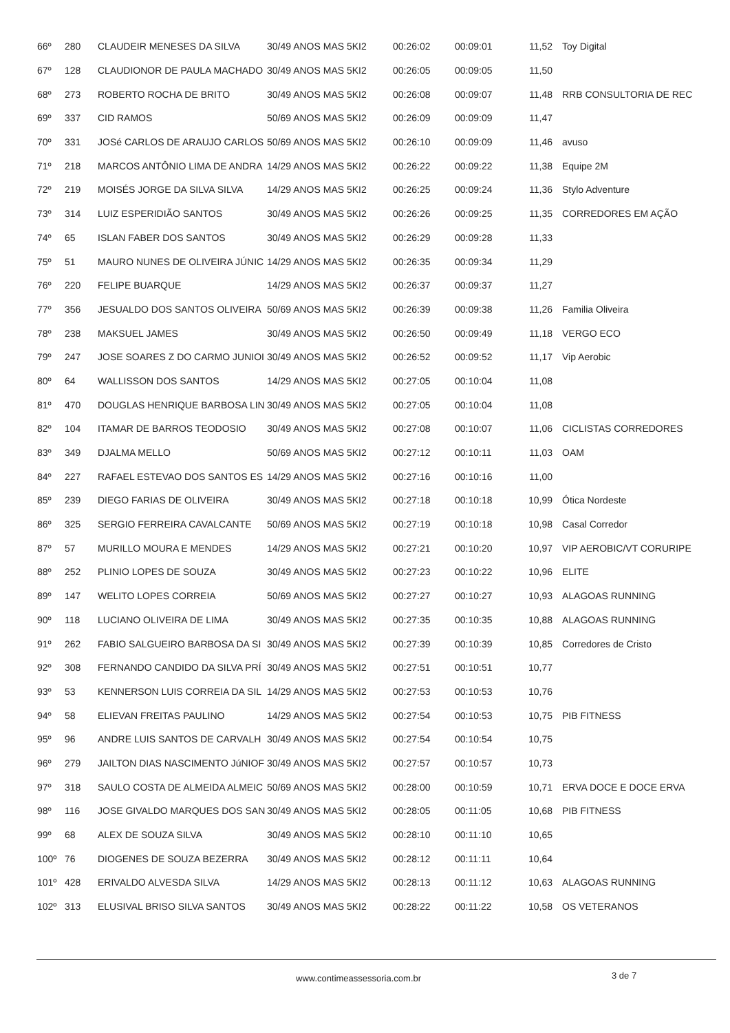| 66º | 280 | CLAUDEIR MENESES DA SILVA | 30/49 ANOS MAS 5KI2 | 00:26:02 | 00:09:01 | 11,52 | Toy Digital |
| 67º | 128 | CLAUDIONOR DE PAULA MACHADO | 30/49 ANOS MAS 5KI2 | 00:26:05 | 00:09:05 | 11,50 | |
| 68º | 273 | ROBERTO ROCHA DE BRITO | 30/49 ANOS MAS 5KI2 | 00:26:08 | 00:09:07 | 11,48 | RRB CONSULTORIA DE REC |
| 69º | 337 | CID RAMOS | 50/69 ANOS MAS 5KI2 | 00:26:09 | 00:09:09 | 11,47 | |
| 70º | 331 | JOSé CARLOS DE ARAUJO CARLOS | 50/69 ANOS MAS 5KI2 | 00:26:10 | 00:09:09 | 11,46 | avuso |
| 71º | 218 | MARCOS ANTÔNIO LIMA DE ANDRA | 14/29 ANOS MAS 5KI2 | 00:26:22 | 00:09:22 | 11,38 | Equipe 2M |
| 72º | 219 | MOISÉS JORGE DA SILVA SILVA | 14/29 ANOS MAS 5KI2 | 00:26:25 | 00:09:24 | 11,36 | Stylo Adventure |
| 73º | 314 | LUIZ ESPERIDIÃO SANTOS | 30/49 ANOS MAS 5KI2 | 00:26:26 | 00:09:25 | 11,35 | CORREDORES EM AÇÃO |
| 74º | 65 | ISLAN FABER DOS SANTOS | 30/49 ANOS MAS 5KI2 | 00:26:29 | 00:09:28 | 11,33 | |
| 75º | 51 | MAURO NUNES DE OLIVEIRA JÚNIC | 14/29 ANOS MAS 5KI2 | 00:26:35 | 00:09:34 | 11,29 | |
| 76º | 220 | FELIPE BUARQUE | 14/29 ANOS MAS 5KI2 | 00:26:37 | 00:09:37 | 11,27 | |
| 77º | 356 | JESUALDO DOS SANTOS OLIVEIRA | 50/69 ANOS MAS 5KI2 | 00:26:39 | 00:09:38 | 11,26 | Familia Oliveira |
| 78º | 238 | MAKSUEL JAMES | 30/49 ANOS MAS 5KI2 | 00:26:50 | 00:09:49 | 11,18 | VERGO ECO |
| 79º | 247 | JOSE SOARES Z DO CARMO JUNIOI | 30/49 ANOS MAS 5KI2 | 00:26:52 | 00:09:52 | 11,17 | Vip Aerobic |
| 80º | 64 | WALLISSON DOS SANTOS | 14/29 ANOS MAS 5KI2 | 00:27:05 | 00:10:04 | 11,08 | |
| 81º | 470 | DOUGLAS HENRIQUE BARBOSA LIN | 30/49 ANOS MAS 5KI2 | 00:27:05 | 00:10:04 | 11,08 | |
| 82º | 104 | ITAMAR DE BARROS TEODOSIO | 30/49 ANOS MAS 5KI2 | 00:27:08 | 00:10:07 | 11,06 | CICLISTAS CORREDORES |
| 83º | 349 | DJALMA MELLO | 50/69 ANOS MAS 5KI2 | 00:27:12 | 00:10:11 | 11,03 | OAM |
| 84º | 227 | RAFAEL ESTEVAO DOS SANTOS ES | 14/29 ANOS MAS 5KI2 | 00:27:16 | 00:10:16 | 11,00 | |
| 85º | 239 | DIEGO FARIAS DE OLIVEIRA | 30/49 ANOS MAS 5KI2 | 00:27:18 | 00:10:18 | 10,99 | Ótica Nordeste |
| 86º | 325 | SERGIO FERREIRA CAVALCANTE | 50/69 ANOS MAS 5KI2 | 00:27:19 | 00:10:18 | 10,98 | Casal Corredor |
| 87º | 57 | MURILLO MOURA E MENDES | 14/29 ANOS MAS 5KI2 | 00:27:21 | 00:10:20 | 10,97 | VIP AEROBIC/VT CORURIPE |
| 88º | 252 | PLINIO LOPES DE SOUZA | 30/49 ANOS MAS 5KI2 | 00:27:23 | 00:10:22 | 10,96 | ELITE |
| 89º | 147 | WELITO LOPES CORREIA | 50/69 ANOS MAS 5KI2 | 00:27:27 | 00:10:27 | 10,93 | ALAGOAS RUNNING |
| 90º | 118 | LUCIANO OLIVEIRA DE LIMA | 30/49 ANOS MAS 5KI2 | 00:27:35 | 00:10:35 | 10,88 | ALAGOAS RUNNING |
| 91º | 262 | FABIO SALGUEIRO BARBOSA DA SI | 30/49 ANOS MAS 5KI2 | 00:27:39 | 00:10:39 | 10,85 | Corredores de Cristo |
| 92º | 308 | FERNANDO CANDIDO DA SILVA PRÍ | 30/49 ANOS MAS 5KI2 | 00:27:51 | 00:10:51 | 10,77 | |
| 93º | 53 | KENNERSON LUIS CORREIA DA SIL | 14/29 ANOS MAS 5KI2 | 00:27:53 | 00:10:53 | 10,76 | |
| 94º | 58 | ELIEVAN FREITAS PAULINO | 14/29 ANOS MAS 5KI2 | 00:27:54 | 00:10:53 | 10,75 | PIB FITNESS |
| 95º | 96 | ANDRE LUIS SANTOS DE CARVALH | 30/49 ANOS MAS 5KI2 | 00:27:54 | 00:10:54 | 10,75 | |
| 96º | 279 | JAILTON DIAS NASCIMENTO JúNIOF | 30/49 ANOS MAS 5KI2 | 00:27:57 | 00:10:57 | 10,73 | |
| 97º | 318 | SAULO COSTA DE ALMEIDA ALMEIC | 50/69 ANOS MAS 5KI2 | 00:28:00 | 00:10:59 | 10,71 | ERVA DOCE E DOCE ERVA |
| 98º | 116 | JOSE GIVALDO MARQUES DOS SAN | 30/49 ANOS MAS 5KI2 | 00:28:05 | 00:11:05 | 10,68 | PIB FITNESS |
| 99º | 68 | ALEX DE SOUZA SILVA | 30/49 ANOS MAS 5KI2 | 00:28:10 | 00:11:10 | 10,65 | |
| 100º | 76 | DIOGENES DE SOUZA BEZERRA | 30/49 ANOS MAS 5KI2 | 00:28:12 | 00:11:11 | 10,64 | |
| 101º | 428 | ERIVALDO ALVESDA SILVA | 14/29 ANOS MAS 5KI2 | 00:28:13 | 00:11:12 | 10,63 | ALAGOAS RUNNING |
| 102º | 313 | ELUSIVAL BRISO SILVA SANTOS | 30/49 ANOS MAS 5KI2 | 00:28:22 | 00:11:22 | 10,58 | OS VETERANOS |
www.contimeassessoria.com.br 3 de 7